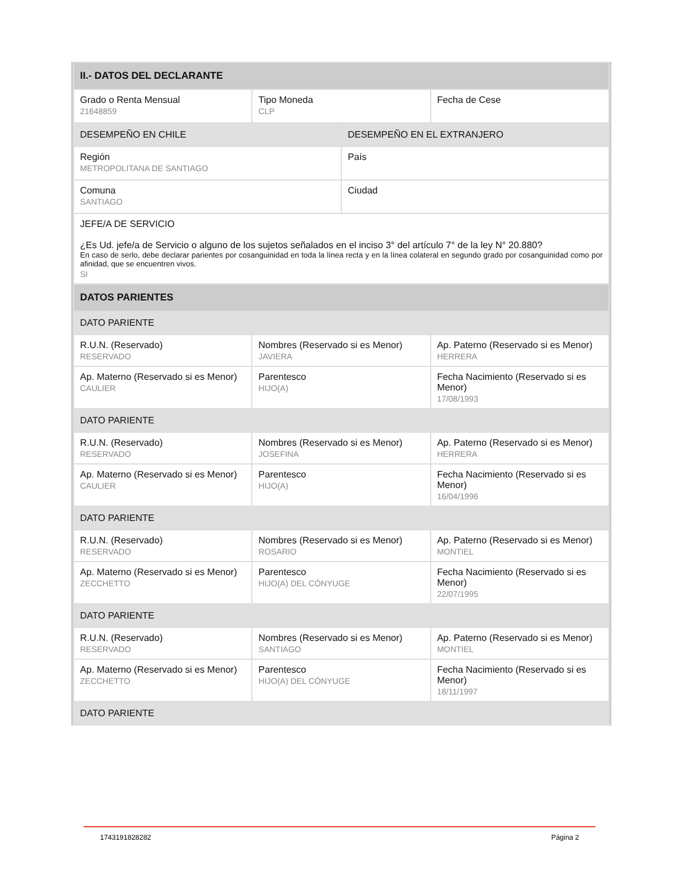| II.- DATOS DEL DECLARANTE | | | |
| Grado o Renta Mensual 21648859 | Tipo Moneda CLP | | Fecha de Cese |
| DESEMPEÑO EN CHILE | | DESEMPEÑO EN EL EXTRANJERO | |
| Región METROPOLITANA DE SANTIAGO | | País | |
| Comuna SANTIAGO | | Ciudad | |
| JEFE/A DE SERVICIO ¿Es Ud. jefe/a de Servicio o alguno de los sujetos señalados en el inciso 3° del artículo 7° de la ley N° 20.880? En caso de serlo, debe declarar parientes por cosanguinidad en toda la línea recta y en la línea colateral en segundo grado por cosanguinidad como por afinidad, que se encuentren vivos. SI | | | |
| DATOS PARIENTES | | | |
| DATO PARIENTE | | | |
| R.U.N. (Reservado) RESERVADO | Nombres (Reservado si es Menor) JAVIERA | | Ap. Paterno (Reservado si es Menor) HERRERA |
| Ap. Materno (Reservado si es Menor) CAULIER | Parentesco HIJO(A) | | Fecha Nacimiento (Reservado si es Menor) 17/08/1993 |
| DATO PARIENTE | | | |
| R.U.N. (Reservado) RESERVADO | Nombres (Reservado si es Menor) JOSEFINA | | Ap. Paterno (Reservado si es Menor) HERRERA |
| Ap. Materno (Reservado si es Menor) CAULIER | Parentesco HIJO(A) | | Fecha Nacimiento (Reservado si es Menor) 16/04/1996 |
| DATO PARIENTE | | | |
| R.U.N. (Reservado) RESERVADO | Nombres (Reservado si es Menor) ROSARIO | | Ap. Paterno (Reservado si es Menor) MONTIEL |
| Ap. Materno (Reservado si es Menor) ZECCHETTO | Parentesco HIJO(A) DEL CÓNYUGE | | Fecha Nacimiento (Reservado si es Menor) 22/07/1995 |
| DATO PARIENTE | | | |
| R.U.N. (Reservado) RESERVADO | Nombres (Reservado si es Menor) SANTIAGO | | Ap. Paterno (Reservado si es Menor) MONTIEL |
| Ap. Materno (Reservado si es Menor) ZECCHETTO | Parentesco HIJO(A) DEL CÓNYUGE | | Fecha Nacimiento (Reservado si es Menor) 18/11/1997 |
| DATO PARIENTE | | | |
1743191828282 Página 2